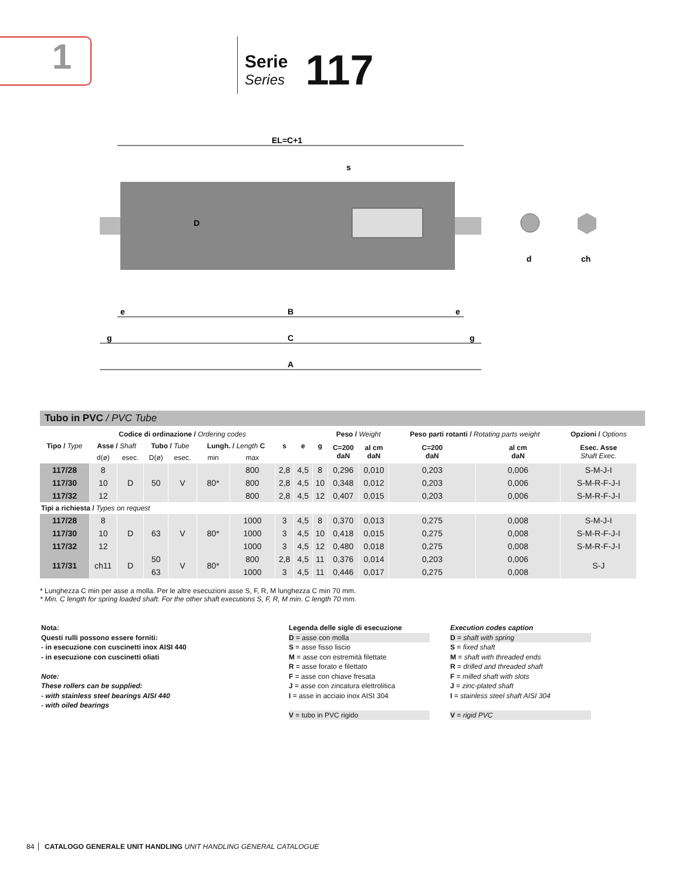1
Serie
Series
117
EL=C+1
B
e
e
C
g
g
A
D
s
d
ch
Tubo in PVC / PVC Tube
| Tipo / Type | Codice di ordinazione / Ordering codes | | | | | | s | e | g | Peso / Weight | | Peso parti rotanti / Rotating parts weight | | Opzioni / Options |
| --- | --- | --- | --- | --- | --- | --- | --- | --- | --- | --- | --- | --- | --- | --- |
| | Asse / Shaft | | Tubo / Tube | | Lungh. / Length C | | | | | C=200 daN | al cm daN | C=200 daN | al cm daN | Esec. Asse Shaft Exec. |
| | d(ø) | esec. | D(ø) | esec. | min | max | | | | | | | | |
| 117/28 | 8 | D | 50 | V | 80* | 800 | 2,8 | 4,5 | 8 | 0,296 | 0,010 | 0,203 | 0,006 | S-M-J-I |
| 117/30 | 10 | | | | | 800 | 2,8 | 4,5 | 10 | 0,348 | 0,012 | 0,203 | 0,006 | S-M-R-F-J-I |
| 117/32 | 12 | | | | | 800 | 2,8 | 4,5 | 12 | 0,407 | 0,015 | 0,203 | 0,006 | S-M-R-F-J-I |
| Tipi a richiesta / Types on request | | | | | | | | | | | | | | |
| 117/28 | 8 | D | 63 | V | 80* | 1000 | 3 | 4,5 | 8 | 0,370 | 0,013 | 0,275 | 0,008 | S-M-J-I |
| 117/30 | 10 | | | | | 1000 | 3 | 4,5 | 10 | 0,418 | 0,015 | 0,275 | 0,008 | S-M-R-F-J-I |
| 117/32 | 12 | | | | | 1000 | 3 | 4,5 | 12 | 0,480 | 0,018 | 0,275 | 0,008 | S-M-R-F-J-I |
| 117/31 | ch11 | D | 50 | V | 80* | 800 | 2,8 | 4,5 | 11 | 0,376 | 0,014 | 0,203 | 0,006 | S-J |
| | | | 63 | | | 1000 | 3 | 4,5 | 11 | 0,446 | 0,017 | 0,275 | 0,008 | |
* Lunghezza C min per asse a molla. Per le altre esecuzioni asse S, F, R, M lunghezza C min 70 mm.
* Min. C length for spring loaded shaft. For the other shaft executions S, F, R, M min. C length 70 mm.
Nota:
Questi rulli possono essere forniti:
- in esecuzione con cuscinetti inox AISI 440
- in esecuzione con cuscinetti oliati
Note:
These rollers can be supplied:
- with stainless steel bearings AISI 440
- with oiled bearings
Legenda delle sigle di esecuzione
D = asse con molla
S = asse fisso liscio
M = asse con estremità filettate
R = asse forato e filettato
F = asse con chiave fresata
J = asse con zincatura elettrolitica
I = asse in acciaio inox AISI 304
V = tubo in PVC rigido
Execution codes caption
D = shaft with spring
S = fixed shaft
M = shaft with threaded ends
R = drilled and threaded shaft
F = milled shaft with slots
J = zinc-plated shaft
I = stainless steel shaft AISI 304
V = rigid PVC
84
CATALOGO GENERALE UNIT HANDLING UNIT HANDLING GENERAL CATALOGUE